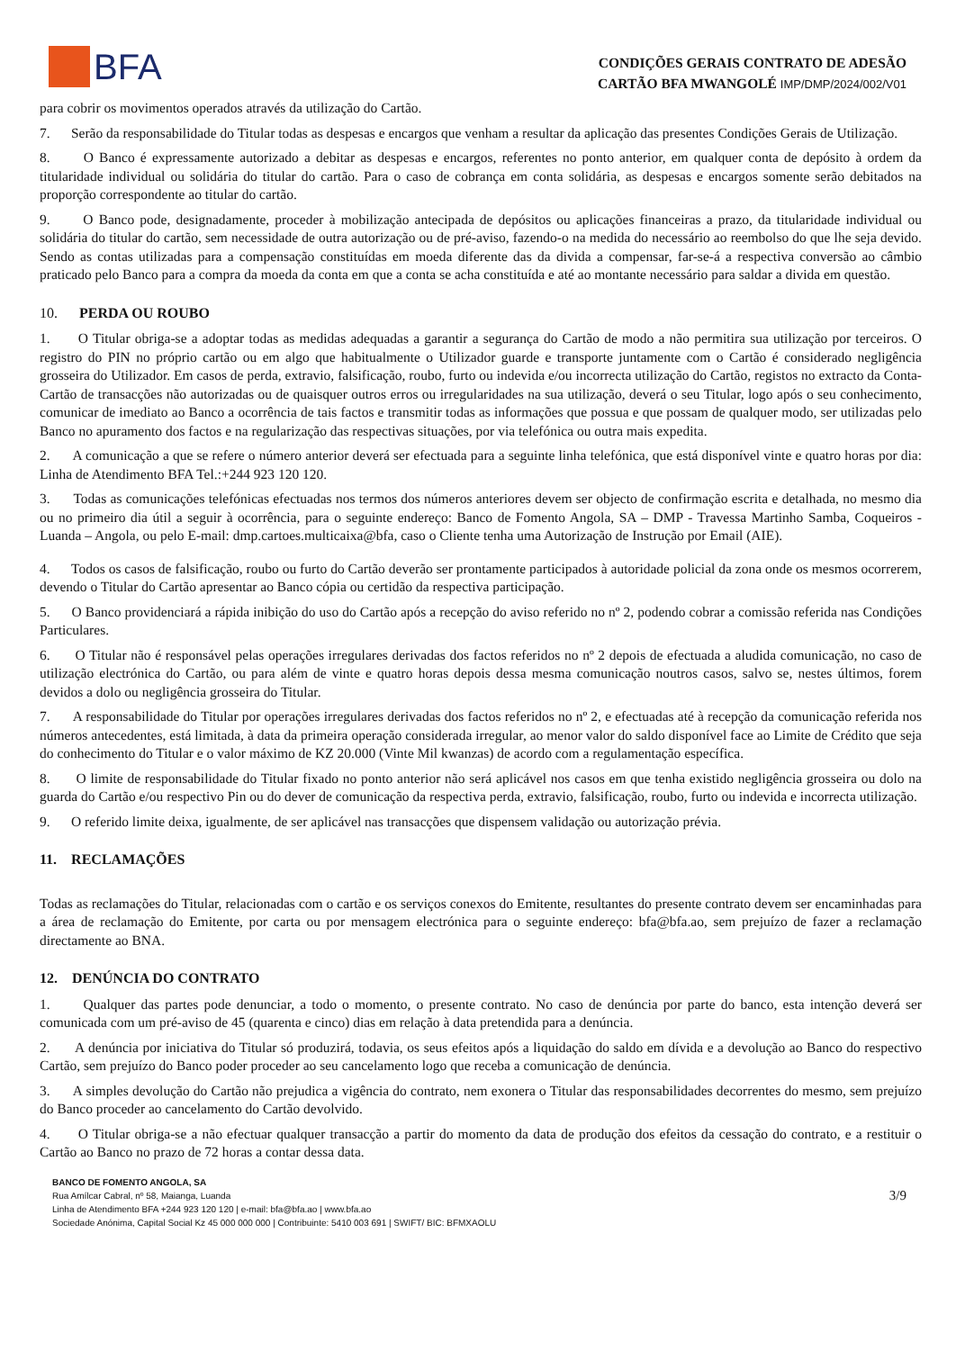BFA
CONDIÇÕES GERAIS CONTRATO DE ADESÃO
CARTÃO BFA MWANGOLÉ IMP/DMP/2024/002/V01
para cobrir os movimentos operados através da utilização do Cartão.
7. Serão da responsabilidade do Titular todas as despesas e encargos que venham a resultar da aplicação das presentes Condições Gerais de Utilização.
8. O Banco é expressamente autorizado a debitar as despesas e encargos, referentes no ponto anterior, em qualquer conta de depósito à ordem da titularidade individual ou solidária do titular do cartão. Para o caso de cobrança em conta solidária, as despesas e encargos somente serão debitados na proporção correspondente ao titular do cartão.
9. O Banco pode, designadamente, proceder à mobilização antecipada de depósitos ou aplicações financeiras a prazo, da titularidade individual ou solidária do titular do cartão, sem necessidade de outra autorização ou de pré-aviso, fazendo-o na medida do necessário ao reembolso do que lhe seja devido. Sendo as contas utilizadas para a compensação constituídas em moeda diferente das da divida a compensar, far-se-á a respectiva conversão ao câmbio praticado pelo Banco para a compra da moeda da conta em que a conta se acha constituída e até ao montante necessário para saldar a divida em questão.
10. PERDA OU ROUBO
1. O Titular obriga-se a adoptar todas as medidas adequadas a garantir a segurança do Cartão de modo a não permitira sua utilização por terceiros. O registro do PIN no próprio cartão ou em algo que habitualmente o Utilizador guarde e transporte juntamente com o Cartão é considerado negligência grosseira do Utilizador. Em casos de perda, extravio, falsificação, roubo, furto ou indevida e/ou incorrecta utilização do Cartão, registos no extracto da Conta-Cartão de transacções não autorizadas ou de quaisquer outros erros ou irregularidades na sua utilização, deverá o seu Titular, logo após o seu conhecimento, comunicar de imediato ao Banco a ocorrência de tais factos e transmitir todas as informações que possua e que possam de qualquer modo, ser utilizadas pelo Banco no apuramento dos factos e na regularização das respectivas situações, por via telefónica ou outra mais expedita.
2. A comunicação a que se refere o número anterior deverá ser efectuada para a seguinte linha telefónica, que está disponível vinte e quatro horas por dia: Linha de Atendimento BFA Tel.:+244 923 120 120.
3. Todas as comunicações telefónicas efectuadas nos termos dos números anteriores devem ser objecto de confirmação escrita e detalhada, no mesmo dia ou no primeiro dia útil a seguir à ocorrência, para o seguinte endereço: Banco de Fomento Angola, SA – DMP - Travessa Martinho Samba, Coqueiros - Luanda – Angola, ou pelo E-mail: dmp.cartoes.multicaixa@bfa, caso o Cliente tenha uma Autorização de Instrução por Email (AIE).
4. Todos os casos de falsificação, roubo ou furto do Cartão deverão ser prontamente participados à autoridade policial da zona onde os mesmos ocorrerem, devendo o Titular do Cartão apresentar ao Banco cópia ou certidão da respectiva participação.
5. O Banco providenciará a rápida inibição do uso do Cartão após a recepção do aviso referido no nº 2, podendo cobrar a comissão referida nas Condições Particulares.
6. O Titular não é responsável pelas operações irregulares derivadas dos factos referidos no nº 2 depois de efectuada a aludida comunicação, no caso de utilização electrónica do Cartão, ou para além de vinte e quatro horas depois dessa mesma comunicação noutros casos, salvo se, nestes últimos, forem devidos a dolo ou negligência grosseira do Titular.
7. A responsabilidade do Titular por operações irregulares derivadas dos factos referidos no nº 2, e efectuadas até à recepção da comunicação referida nos números antecedentes, está limitada, à data da primeira operação considerada irregular, ao menor valor do saldo disponível face ao Limite de Crédito que seja do conhecimento do Titular e o valor máximo de KZ 20.000 (Vinte Mil kwanzas) de acordo com a regulamentação específica.
8. O limite de responsabilidade do Titular fixado no ponto anterior não será aplicável nos casos em que tenha existido negligência grosseira ou dolo na guarda do Cartão e/ou respectivo Pin ou do dever de comunicação da respectiva perda, extravio, falsificação, roubo, furto ou indevida e incorrecta utilização.
9. O referido limite deixa, igualmente, de ser aplicável nas transacções que dispensem validação ou autorização prévia.
11. RECLAMAÇÕES
Todas as reclamações do Titular, relacionadas com o cartão e os serviços conexos do Emitente, resultantes do presente contrato devem ser encaminhadas para a área de reclamação do Emitente, por carta ou por mensagem electrónica para o seguinte endereço: bfa@bfa.ao, sem prejuízo de fazer a reclamação directamente ao BNA.
12. DENÚNCIA DO CONTRATO
1. Qualquer das partes pode denunciar, a todo o momento, o presente contrato. No caso de denúncia por parte do banco, esta intenção deverá ser comunicada com um pré-aviso de 45 (quarenta e cinco) dias em relação à data pretendida para a denúncia.
2. A denúncia por iniciativa do Titular só produzirá, todavia, os seus efeitos após a liquidação do saldo em dívida e a devolução ao Banco do respectivo Cartão, sem prejuízo do Banco poder proceder ao seu cancelamento logo que receba a comunicação de denúncia.
3. A simples devolução do Cartão não prejudica a vigência do contrato, nem exonera o Titular das responsabilidades decorrentes do mesmo, sem prejuízo do Banco proceder ao cancelamento do Cartão devolvido.
4. O Titular obriga-se a não efectuar qualquer transacção a partir do momento da data de produção dos efeitos da cessação do contrato, e a restituir o Cartão ao Banco no prazo de 72 horas a contar dessa data.
BANCO DE FOMENTO ANGOLA, SA
Rua Amílcar Cabral, nº 58, Maianga, Luanda
Linha de Atendimento BFA +244 923 120 120 | e-mail: bfa@bfa.ao | www.bfa.ao
Sociedade Anónima, Capital Social Kz 45 000 000 000 | Contribuinte: 5410 003 691 | SWIFT/ BIC: BFMXAOLU
3/9